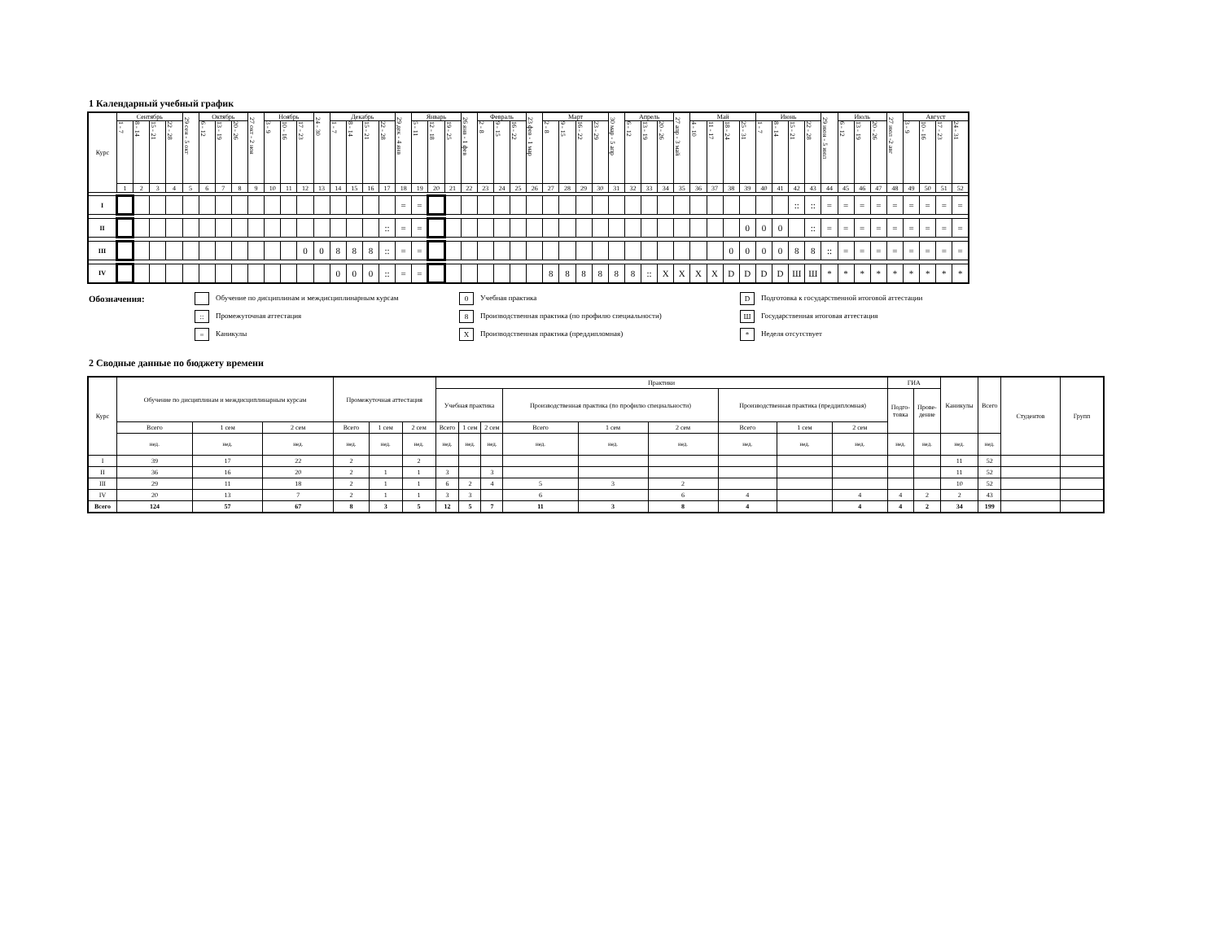1 Календарный учебный график
| Курс | Сентябрь | | | | 29 сен - 5 окт | Октябрь | | | 27 окт - 2 ноя | Ноябрь | | | 24 - 30 | Декабрь | | | | 29 дек - 4 янв | Январь | | | 26 янв - 1 фев | Февраль | | | 23 фев - 1 мар | Март | | | | 30 мар - 5 апр | Апрель | | | 27 апр - 3 май | Май | | | | Июнь | | | | 29 июн - 5 июл | Июль | | | 27 июл -2 авг | Август | | | |
| | 1 - 7 | 8 - 14 | 15 - 21 | 22 - 28 | | 6 - 12 | 13 - 19 | 20 - 26 | | 3 - 9 | 10 - 16 | 17 - 23 | | 1 - 7 | 8 - 14 | 15 - 21 | 22 - 28 | | 5 - 11 | 12 - 18 | 19 - 25 | | 2 - 8 | 9 - 15 | 16 - 22 | | 2 - 8 | 9 - 15 | 16 - 22 | 23 - 29 | | 6 - 12 | 13 - 19 | 20 - 26 | | 4 - 10 | 11 - 17 | 18 - 24 | 25 - 31 | 1 - 7 | 8 - 14 | 15 - 21 | 22 - 28 | | 6 - 12 | 13 - 19 | 20 - 26 | | 3 - 9 | 10 - 16 | 17 - 23 | 24 - 31 |
| | 1 | 2 | 3 | 4 | 5 | 6 | 7 | 8 | 9 | 10 | 11 | 12 | 13 | 14 | 15 | 16 | 17 | 18 | 19 | 20 | 21 | 22 | 23 | 24 | 25 | 26 | 27 | 28 | 29 | 30 | 31 | 32 | 33 | 34 | 35 | 36 | 37 | 38 | 39 | 40 | 41 | 42 | 43 | 44 | 45 | 46 | 47 | 48 | 49 | 50 | 51 | 52 |
| I | | | | | | | | | | | | | | | | | | = | = | | | | | | | | | | | | | | | | | | | | | | | :: | :: | = | = | = | = | = | = | = | = | = |
| II | | | | | | | | | | | | | | | | | :: | = | = | | | | | | | | | | | | | | | | | | | | 0 | 0 | 0 | | :: | = | = | = | = | = | = | = | = | = |
| III | | | | | | | | | | | | 0 | 0 | 8 | 8 | 8 | :: | = | = | | | | | | | | | | | | | | | | | | | 0 | 0 | 0 | 0 | 8 | 8 | :: | = | = | = | = | = | = | = | = |
| IV | | | | | | | | | | | | | | 0 | 0 | 0 | :: | = | = | | | | | | | | 8 | 8 | 8 | 8 | 8 | 8 | :: | X | X | X | X | D | D | D | D | Ш | Ш | * | * | * | * | * | * | * | * | * |
Обозначения:
Обучение по дисциплинам и междисциплинарным курсам
0 Учебная практика
D Подготовка к государственной итоговой аттестации
:: Промежуточная аттестация
8 Производственная практика (по профилю специальности)
Ш Государственная итоговая аттестация
= Каникулы
X Производственная практика (преддипломная)
* Неделя отсутствует
2 Сводные данные по бюджету времени
| Курс | Обучение по дисциплинам и междисциплинарным курсам | | | Промежуточная аттестация | | | Практики | | | | | | | | | ГИА | | Каникулы | Всего | Студентов | Групп |
| | | | | | | | Учебная практика | | | Производственная практика (по профилю специальности) | | | Производственная практика (преддипломная) | | | Подго- товка | Прове- дение | | | | |
| | Всего | 1 сем | 2 сем | Всего | 1 сем | 2 сем | Всего | 1 сем | 2 сем | Всего | 1 сем | 2 сем | Всего | 1 сем | 2 сем | | | | | | |
| | нед. | нед. | нед. | нед. | нед. | нед. | нед. | нед. | нед. | нед. | нед. | нед. | нед. | нед. | нед. | нед. | нед. | нед. | нед. | | |
| I | 39 | 17 | 22 | 2 | | 2 | | | | | | | | | | | | 11 | 52 | | |
| II | 36 | 16 | 20 | 2 | 1 | 1 | 3 | | 3 | | | | | | | | | 11 | 52 | | |
| III | 29 | 11 | 18 | 2 | 1 | 1 | 6 | 2 | 4 | 5 | 3 | 2 | | | | | | 10 | 52 | | |
| IV | 20 | 13 | 7 | 2 | 1 | 1 | 3 | 3 | | 6 | | 6 | 4 | | 4 | 4 | 2 | 2 | 43 | | |
| Всего | 124 | 57 | 67 | 8 | 3 | 5 | 12 | 5 | 7 | 11 | 3 | 8 | 4 | | 4 | 4 | 2 | 34 | 199 | | |